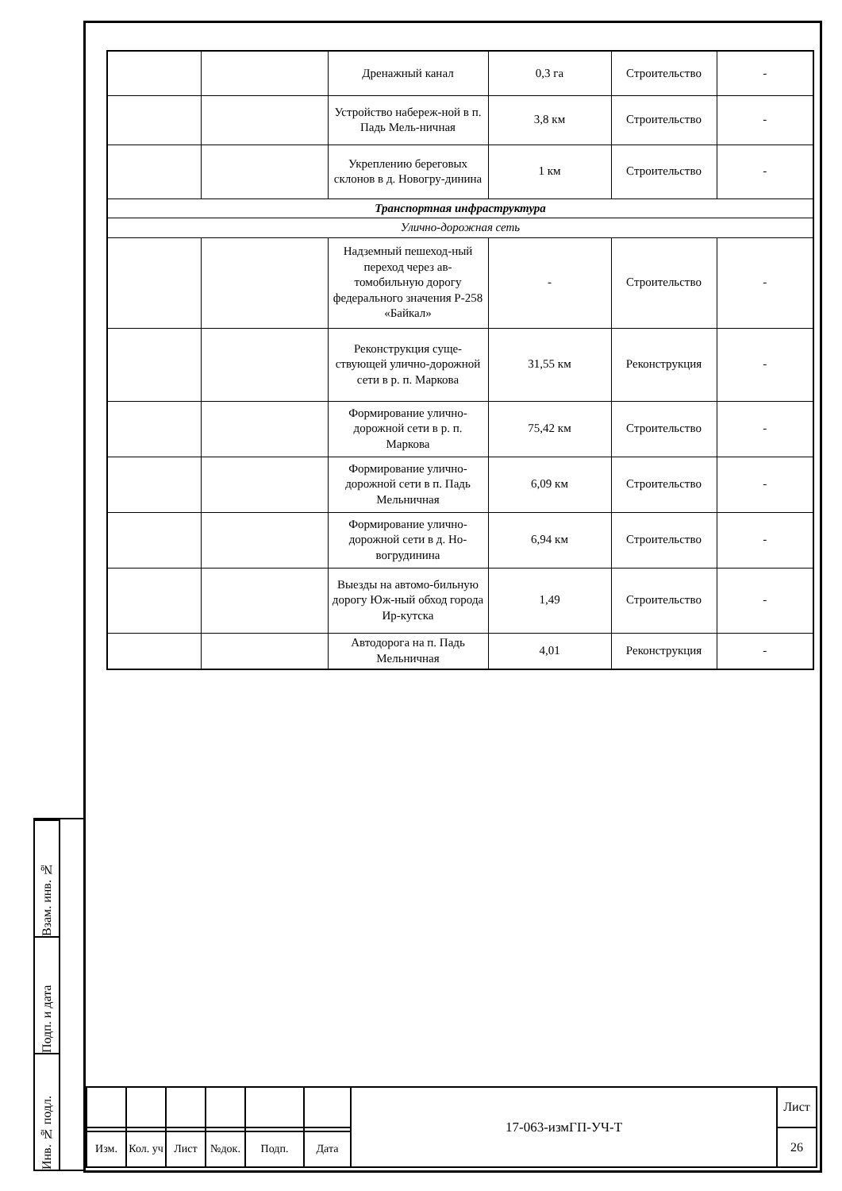| | | Дренажный канал | 0,3 га | Строительство | - |
| | | Устройство набереж-ной в п. Падь Мель-ничная | 3,8 км | Строительство | - |
| | | Укреплению береговых склонов в д. Новогру-динина | 1 км | Строительство | - |
| Транспортная инфраструктура | | | | | |
| Улично-дорожная сеть | | | | | |
| | | Надземный пешеход-ный переход через ав-томобильную дорогу федерального значения Р-258 «Байкал» | - | Строительство | - |
| | | Реконструкция суще-ствующей улично-дорожной сети в р. п. Маркова | 31,55 км | Реконструкция | - |
| | | Формирование улично-дорожной сети в р. п. Маркова | 75,42 км | Строительство | - |
| | | Формирование улично-дорожной сети в п. Падь Мельничная | 6,09 км | Строительство | - |
| | | Формирование улично-дорожной сети в д. Но-вогрудинина | 6,94 км | Строительство | - |
| | | Выезды на автомо-бильную дорогу Юж-ный обход города Ир-кутска | 1,49 | Строительство | - |
| | | Автодорога на п. Падь Мельничная | 4,01 | Реконструкция | - |
Взам. инв. №
Подп. и дата
Инв. № подл.
| | | | | | | 17-063-измГП-УЧ-Т | Лист |
| | | | | | | | 26 |
| Изм. | Кол. уч | Лист | №док. | Подп. | Дата | | |